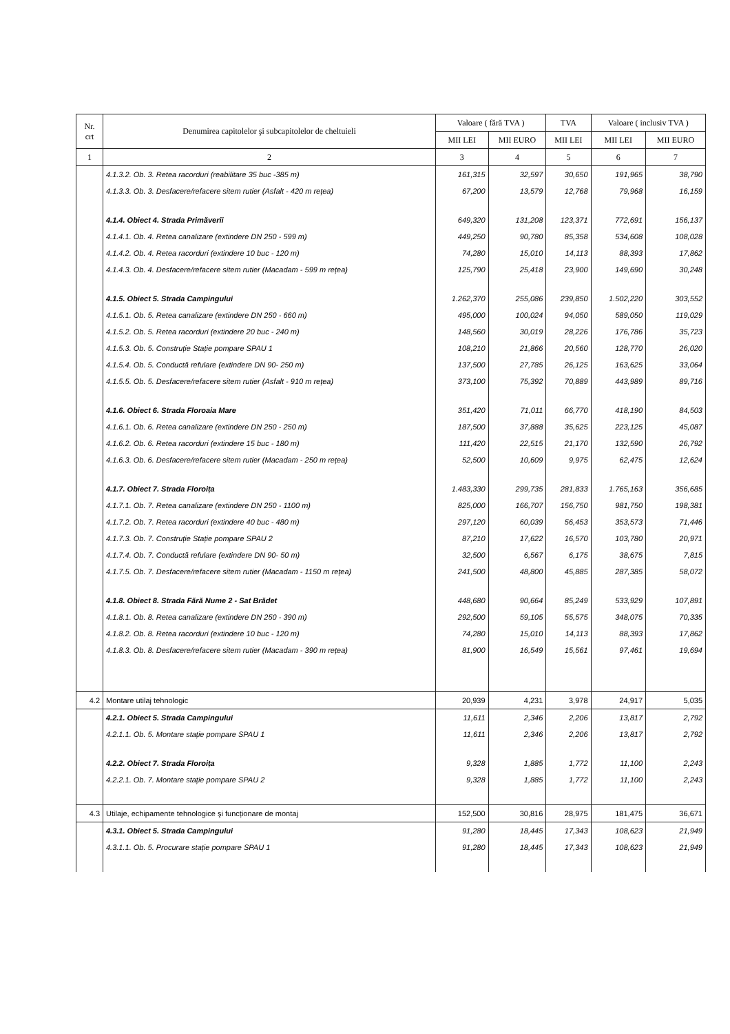| Nr. crt | Denumirea capitolelor şi subcapitolelor de cheltuieli | Valoare ( fără TVA ) | | TVA | Valoare ( inclusiv TVA ) | |
| --- | --- | --- | --- | --- | --- | --- |
| | | MII LEI | MII EURO | MII LEI | MII LEI | MII EURO |
| 1 | 2 | 3 | 4 | 5 | 6 | 7 |
| | 4.1.3.2. Ob. 3. Retea racorduri (reabilitare 35 buc -385 m) | 161,315 | 32,597 | 30,650 | 191,965 | 38,790 |
| | 4.1.3.3. Ob. 3. Desfacere/refacere sitem rutier (Asfalt - 420 m rețea) | 67,200 | 13,579 | 12,768 | 79,968 | 16,159 |
| | 4.1.4. Obiect 4. Strada Primăverii | 649,320 | 131,208 | 123,371 | 772,691 | 156,137 |
| | 4.1.4.1. Ob. 4. Retea canalizare (extindere DN 250 - 599 m) | 449,250 | 90,780 | 85,358 | 534,608 | 108,028 |
| | 4.1.4.2. Ob. 4. Retea racorduri (extindere 10 buc - 120 m) | 74,280 | 15,010 | 14,113 | 88,393 | 17,862 |
| | 4.1.4.3. Ob. 4. Desfacere/refacere sitem rutier (Macadam - 599 m rețea) | 125,790 | 25,418 | 23,900 | 149,690 | 30,248 |
| | 4.1.5. Obiect 5. Strada Campingului | 1.262,370 | 255,086 | 239,850 | 1.502,220 | 303,552 |
| | 4.1.5.1. Ob. 5. Retea canalizare (extindere DN 250 - 660 m) | 495,000 | 100,024 | 94,050 | 589,050 | 119,029 |
| | 4.1.5.2. Ob. 5. Retea racorduri (extindere 20 buc - 240 m) | 148,560 | 30,019 | 28,226 | 176,786 | 35,723 |
| | 4.1.5.3. Ob. 5. Construție Stație pompare SPAU 1 | 108,210 | 21,866 | 20,560 | 128,770 | 26,020 |
| | 4.1.5.4. Ob. 5. Conductă refulare (extindere DN 90- 250 m) | 137,500 | 27,785 | 26,125 | 163,625 | 33,064 |
| | 4.1.5.5. Ob. 5. Desfacere/refacere sitem rutier (Asfalt - 910 m rețea) | 373,100 | 75,392 | 70,889 | 443,989 | 89,716 |
| | 4.1.6. Obiect 6. Strada Floroaia Mare | 351,420 | 71,011 | 66,770 | 418,190 | 84,503 |
| | 4.1.6.1. Ob. 6. Retea canalizare (extindere DN 250 - 250 m) | 187,500 | 37,888 | 35,625 | 223,125 | 45,087 |
| | 4.1.6.2. Ob. 6. Retea racorduri (extindere 15 buc - 180 m) | 111,420 | 22,515 | 21,170 | 132,590 | 26,792 |
| | 4.1.6.3. Ob. 6. Desfacere/refacere sitem rutier (Macadam - 250 m rețea) | 52,500 | 10,609 | 9,975 | 62,475 | 12,624 |
| | 4.1.7. Obiect 7. Strada Floroița | 1.483,330 | 299,735 | 281,833 | 1.765,163 | 356,685 |
| | 4.1.7.1. Ob. 7. Retea canalizare (extindere DN 250 - 1100 m) | 825,000 | 166,707 | 156,750 | 981,750 | 198,381 |
| | 4.1.7.2. Ob. 7. Retea racorduri (extindere 40 buc - 480 m) | 297,120 | 60,039 | 56,453 | 353,573 | 71,446 |
| | 4.1.7.3. Ob. 7. Construție Stație pompare SPAU 2 | 87,210 | 17,622 | 16,570 | 103,780 | 20,971 |
| | 4.1.7.4. Ob. 7. Conductă refulare (extindere DN 90- 50 m) | 32,500 | 6,567 | 6,175 | 38,675 | 7,815 |
| | 4.1.7.5. Ob. 7. Desfacere/refacere sitem rutier (Macadam - 1150 m rețea) | 241,500 | 48,800 | 45,885 | 287,385 | 58,072 |
| | 4.1.8. Obiect 8. Strada Fără Nume 2 - Sat Brădet | 448,680 | 90,664 | 85,249 | 533,929 | 107,891 |
| | 4.1.8.1. Ob. 8. Retea canalizare (extindere DN 250 - 390 m) | 292,500 | 59,105 | 55,575 | 348,075 | 70,335 |
| | 4.1.8.2. Ob. 8. Retea racorduri (extindere 10 buc - 120 m) | 74,280 | 15,010 | 14,113 | 88,393 | 17,862 |
| | 4.1.8.3. Ob. 8. Desfacere/refacere sitem rutier (Macadam - 390 m rețea) | 81,900 | 16,549 | 15,561 | 97,461 | 19,694 |
| 4.2 | Montare utilaj tehnologic | 20,939 | 4,231 | 3,978 | 24,917 | 5,035 |
| | 4.2.1. Obiect 5. Strada Campingului | 11,611 | 2,346 | 2,206 | 13,817 | 2,792 |
| | 4.2.1.1. Ob. 5. Montare stație pompare SPAU 1 | 11,611 | 2,346 | 2,206 | 13,817 | 2,792 |
| | 4.2.2. Obiect 7. Strada Floroița | 9,328 | 1,885 | 1,772 | 11,100 | 2,243 |
| | 4.2.2.1. Ob. 7. Montare stație pompare SPAU 2 | 9,328 | 1,885 | 1,772 | 11,100 | 2,243 |
| 4.3 | Utilaje, echipamente tehnologice şi funcționare de montaj | 152,500 | 30,816 | 28,975 | 181,475 | 36,671 |
| | 4.3.1. Obiect 5. Strada Campingului | 91,280 | 18,445 | 17,343 | 108,623 | 21,949 |
| | 4.3.1.1. Ob. 5. Procurare stație pompare SPAU 1 | 91,280 | 18,445 | 17,343 | 108,623 | 21,949 |